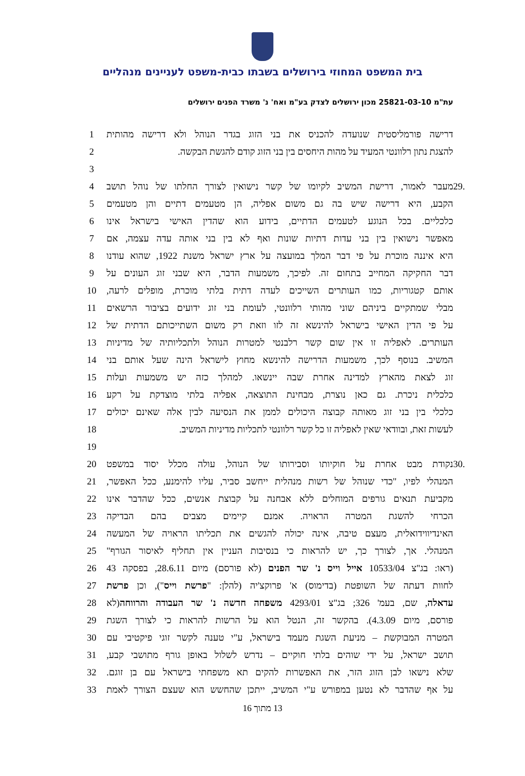בית המשפט המחוזי בירושלים בשבתו כבית-משפט לעניינים מנהליים
עת"מ 25821-03-10 מכון ירושלים לצדק בע"מ ואח' נ' משרד הפנים ירושלים
דרישה פורמליסטית שנועדה להכניס את בני הזוג בגדר הנוהל ולא דרישה מהותית 1
להצגת נתון רלוונטי המעיד על מהות היחסים בין בני הזוג קודם להגשת הבקשה. 2
3
.29 מעבר לאמור, דרישת המשיב לקיומו של קשר נישואין לצורך החלתו של נוהל תושב 4
הקבע, היא דרישה שיש בה גם משום אפליה, הן מטעמים דתיים והן מטעמים 5
כלכליים. בכל הנוגע לטעמים הדתיים, בידוע הוא שהדין האישי בישראל אינו 6
מאפשר נישואין בין בני עדות דתיות שונות ואף לא בין בני אותה עדה עצמה, אם 7
היא איננה מוכרת על פי דבר המלך במועצה על ארץ ישראל משנת 1922, שהוא עודנו 8
דבר החקיקה המחייב בתחום זה. לפיכך, משמעות הדבר, היא שבני זוג העונים על 9
אותם קטגוריות, כמו העותרים השייכים לעדה דתית בלתי מוכרת, מופלים לרעה, 10
מבלי שמתקיים ביניהם שוני מהותי רלוונטי, לעומת בני זוג ידועים בציבור הרשאים 11
על פי הדין האישי בישראל להינשא זה לזו וזאת רק משום השתייכותם הדתית של 12
העותרים. לאפליה זו אין שום קשר רלבנטי למטרות הנוהל ולתכליותיה של מדיניות 13
המשיב. בנוסף לכך, משמעות הדרישה להינשא מחוץ לישראל הינה שעל אותם בני 14
זוג לצאת מהארץ למדינה אחרת שבה יינשאו. למהלך כזה יש משמעות ועלות 15
כלכלית ניכרת. גם כאן נוצרת, מבחינת התוצאה, אפליה בלתי מוצדקת על רקע 16
כלכלי בין בני זוג מאותה קבוצה היכולים לממן את הנסיעה לבין אלה שאינם יכולים 17
לעשות זאת, ובוודאי שאין לאפליה זו כל קשר רלוונטי לתכליות מדיניות המשיב. 18
19
.30 נקודת מבט אחרת על חוקיותו וסבירותו של הנוהל, עולה מכלל יסוד במשפט 20
המנהלי לפיו, "כדי שנוהל של רשות מנהלית ייחשב סביר, עליו להימנע, ככל האפשר, 21
מקביעת תנאים גורפים המוחלים ללא אבחנה על קבוצת אנשים, ככל שהדבר אינו 22
הכרחי להשגת המטרה הראויה. אמנם קיימים מצבים בהם הבדיקה 23
האינדיווידואלית, מעצם טיבה, אינה יכולה להגשים את תכליתו הראויה של המעשה 24
המנהלי. אך, לצורך כך, יש להראות כי בנסיבות העניין אין תחליף לאיסור הגורף" 25
(ראו: בג"צ 10533/04 אייל וייס נ' שר הפנים (לא פורסם) מיום 28.6.11, בפסקה 43 26
לחוות דעתה של השופטת (בדימוס) א' פרוקצ'יה (להלן: "פרשת וייס"), וכן פרשת 27
עדאלה, שם, בעמ' 326; בג"צ 4293/01 משפחה חדשה נ' שר העבודה והרווחה(לא 28
פורסם, מיום 4.3.09). בהקשר זה, הנטל הוא על הרשות להראות כי לצורך השגת 29
המטרה המבוקשת – מניעת השגת מעמד בישראל, ע"י טענה לקשר זוגי פיקטיבי עם 30
תושב ישראל, על ידי שוהים בלתי חוקיים – נדרש לשלול באופן גורף מתושבי קבע, 31
שלא נישאו לבן הזוג הזר, את האפשרות להקים תא משפחתי בישראל עם בן זוגם. 32
על אף שהדבר לא נטען במפורש ע"י המשיב, ייתכן שהחשש הוא שעצם הצורך לאמת 33
13 מתוך 16